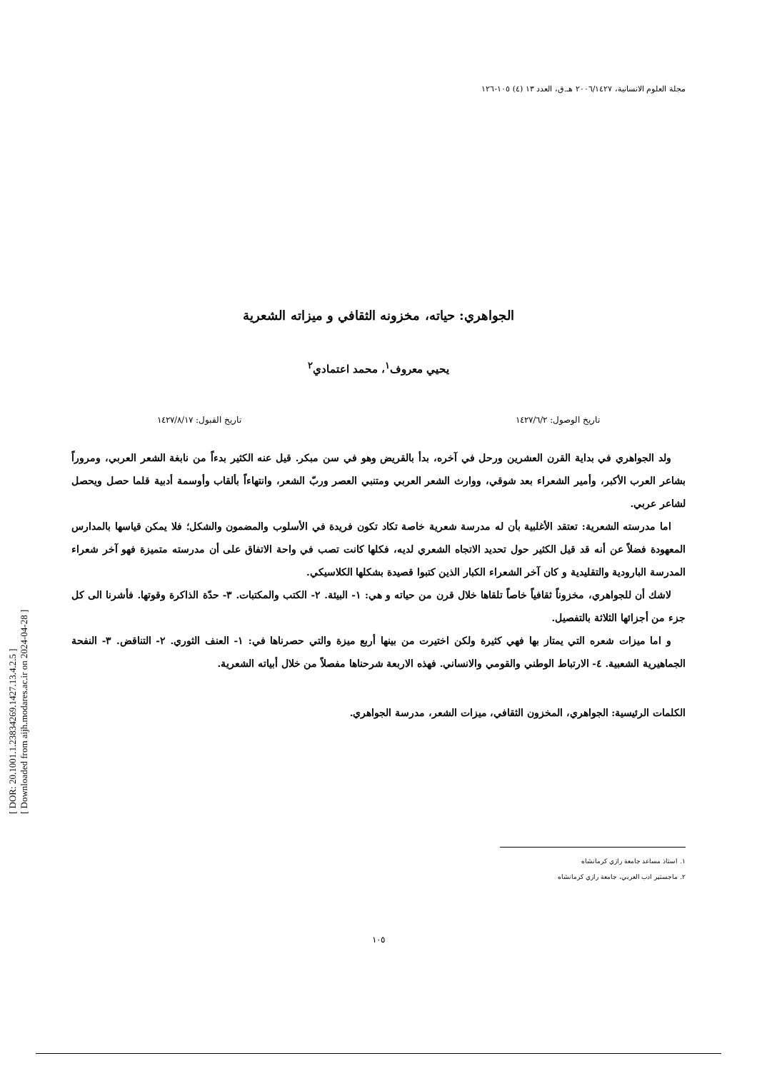[ DOR: 20.1001.1.23834269.1427.13.4.2.5 ]
[ Downloaded from aijh.modares.ac.ir on 2024-04-28 ]
مجلة العلوم الانسانية، ٢٠٠٦/١٤٢٧ هـ.ق، العدد ١٣ (٤) ١٠٥-١٢٦
الجواهري: حياته، مخزونه الثقافي و ميزاته الشعرية
يحيي معروف<sup>١</sup>، محمد اعتمادي<sup>٢</sup>
تاريخ الوصول: ١٤٢٧/٦/٢ تاريخ القبول: ١٤٢٧/٨/١٧
ولد الجواهري في بداية القرن العشرين ورحل في آخره، بدأ بالقريض وهو في سن مبكر. قيل عنه الكثير بدءاً من نابغة الشعر العربي، ومروراً بشاعر العرب الأكبر، وأمير الشعراء بعد شوقي، ووارث الشعر العربي ومتنبي العصر وربّ الشعر، وانتهاءاً بألقاب وأوسمة أدبية قلما حصل ويحصل لشاعر عربي.
اما مدرسته الشعرية: تعتقد الأغلبية بأن له مدرسة شعرية خاصة تكاد تكون فريدة في الأسلوب والمضمون والشكل؛ فلا يمكن قياسها بالمدارس المعهودة فضلاً عن أنه قد قيل الكثير حول تحديد الاتجاه الشعري لديه، فكلها كانت تصب في واحة الاتفاق على أن مدرسته متميزة فهو آخر شعراء المدرسة البارودية والتقليدية و كان آخر الشعراء الكبار الذين كتبوا قصيدة بشكلها الكلاسيكي.
لاشك أن للجواهري، مخزوناً ثقافياً خاصاً تلقاها خلال قرن من حياته و هي: ١- البيئة. ٢- الكتب والمكتبات. ٣- حدّة الذاكرة وقوتها. فأشرنا الى كل جزء من أجزائها الثلاثة بالتفصيل.
و اما ميزات شعره التي يمتاز بها فهي كثيرة ولكن اختيرت من بينها أربع ميزة والتي حصرناها في: ١- العنف الثوري. ٢- التناقض. ٣- النفحة الجماهيرية الشعبية. ٤- الارتباط الوطني والقومي والانساني. فهذه الاربعة شرحناها مفصلاً من خلال أبياته الشعرية.
الكلمات الرئيسية: الجواهري، المخزون الثقافي، ميزات الشعر، مدرسة الجواهري.
١. استاذ مساعد جامعة رازي كرمانشاه
٢. ماجستير ادب العربي، جامعة رازي كرمانشاه
١٠٥